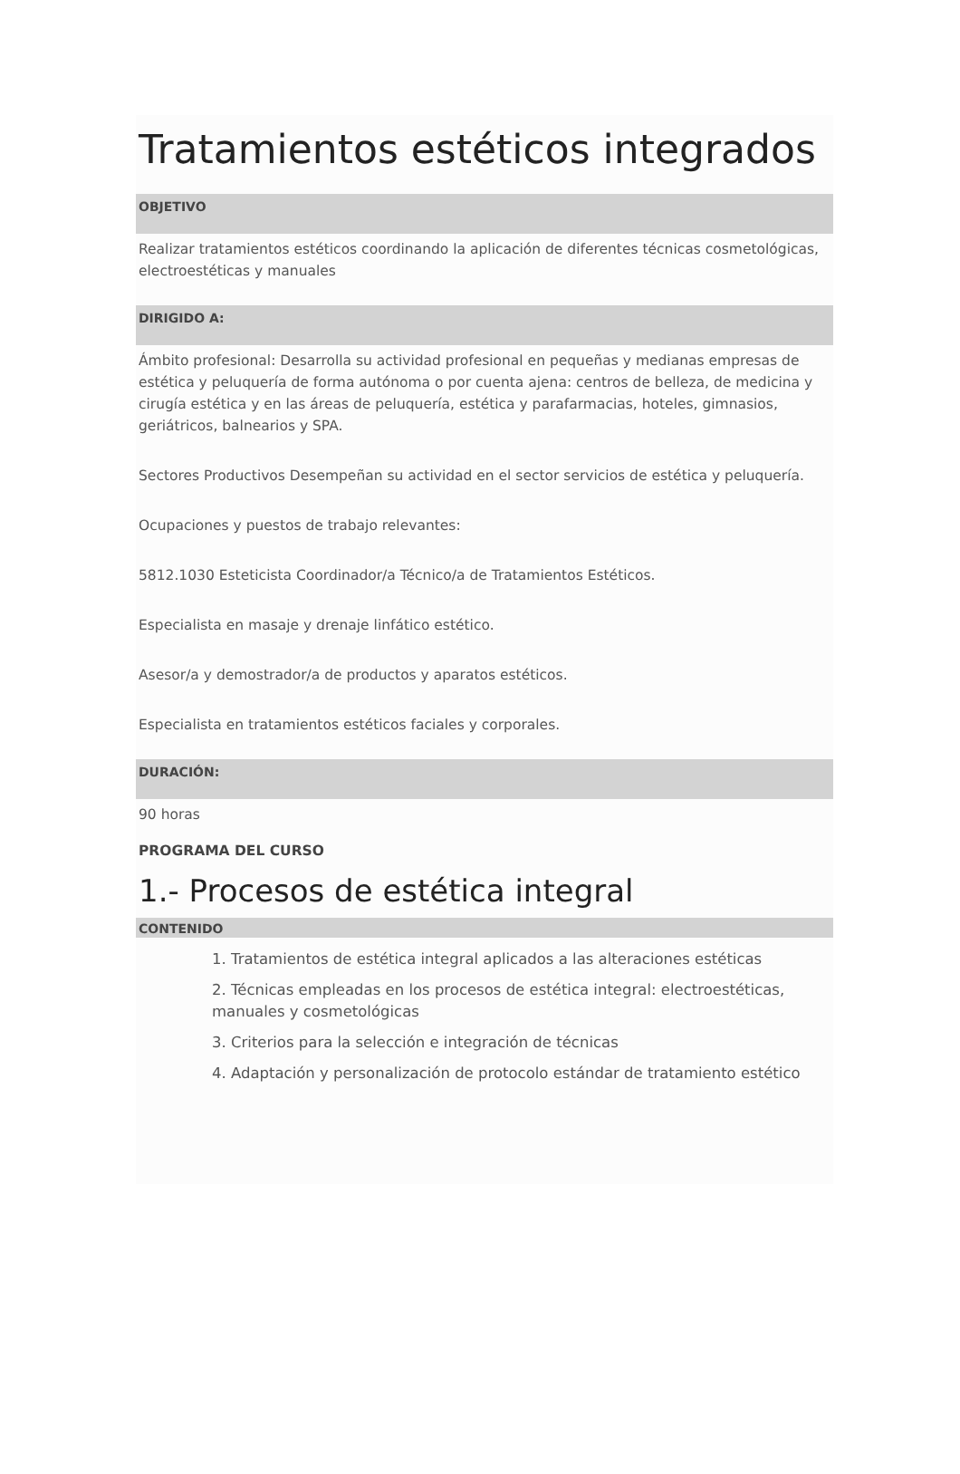Tratamientos estéticos integrados
OBJETIVO
Realizar tratamientos estéticos coordinando la aplicación de diferentes técnicas cosmetológicas, electroestéticas y manuales
DIRIGIDO A:
Ámbito profesional: Desarrolla su actividad profesional en pequeñas y medianas empresas de estética y peluquería de forma autónoma o por cuenta ajena: centros de belleza, de medicina y cirugía estética y en las áreas de peluquería, estética y parafarmacias, hoteles, gimnasios, geriátricos, balnearios y SPA.
Sectores Productivos Desempeñan su actividad en el sector servicios de estética y peluquería.
Ocupaciones y puestos de trabajo relevantes:
5812.1030 Esteticista Coordinador/a Técnico/a de Tratamientos Estéticos.
Especialista en masaje y drenaje linfático estético.
Asesor/a y demostrador/a de productos y aparatos estéticos.
Especialista en tratamientos estéticos faciales y corporales.
DURACIÓN:
90 horas
PROGRAMA DEL CURSO
1.- Procesos de estética integral
CONTENIDO
1. Tratamientos de estética integral aplicados a las alteraciones estéticas
2. Técnicas empleadas en los procesos de estética integral: electroestéticas, manuales y cosmetológicas
3. Criterios para la selección e integración de técnicas
4. Adaptación y personalización de protocolo estándar de tratamiento estético